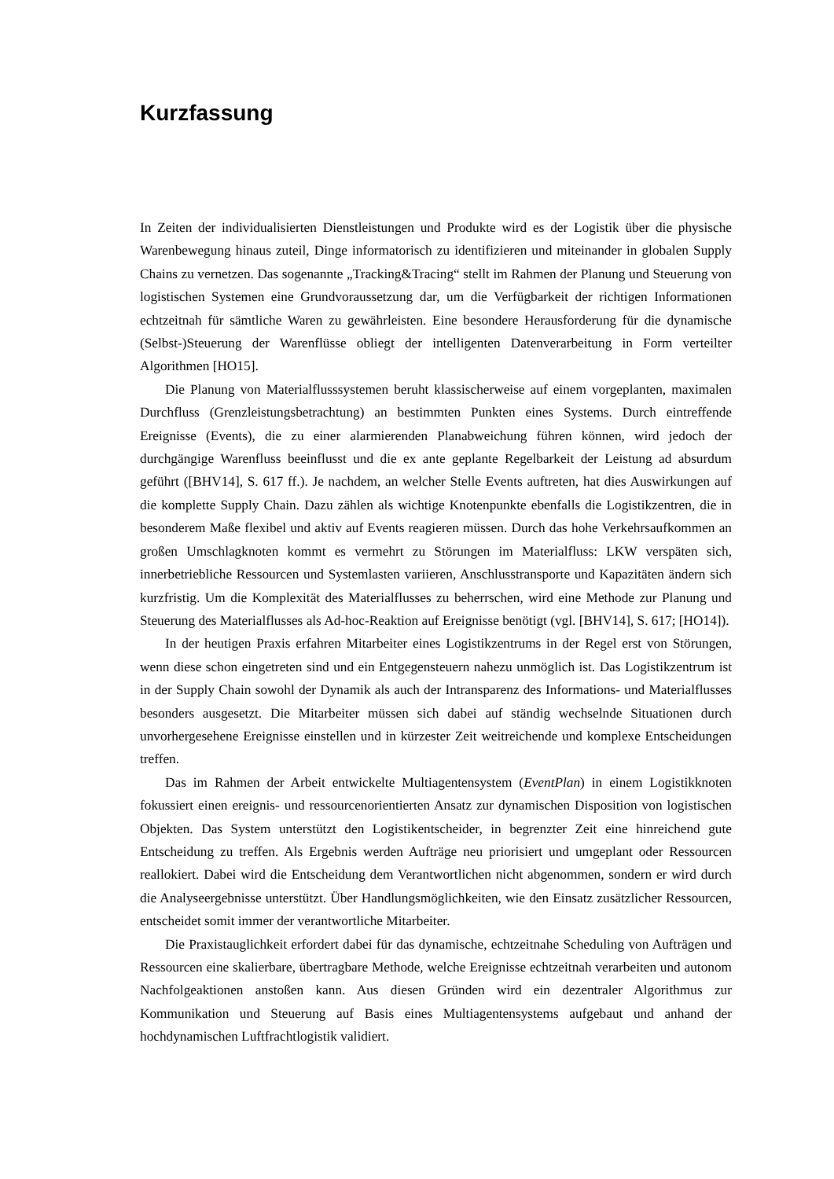Kurzfassung
In Zeiten der individualisierten Dienstleistungen und Produkte wird es der Logistik über die physische Warenbewegung hinaus zuteil, Dinge informatorisch zu identifizieren und miteinander in globalen Supply Chains zu vernetzen. Das sogenannte „Tracking&Tracing“ stellt im Rahmen der Planung und Steuerung von logistischen Systemen eine Grundvoraussetzung dar, um die Verfügbarkeit der richtigen Informationen echtzeitnah für sämtliche Waren zu gewährleisten. Eine besondere Herausforderung für die dynamische (Selbst-)Steuerung der Warenflüsse obliegt der intelligenten Datenverarbeitung in Form verteilter Algorithmen [HO15].
Die Planung von Materialflusssystemen beruht klassischerweise auf einem vorgeplanten, maximalen Durchfluss (Grenzleistungsbetrachtung) an bestimmten Punkten eines Systems. Durch eintreffende Ereignisse (Events), die zu einer alarmierenden Planabweichung führen können, wird jedoch der durchgängige Warenfluss beeinflusst und die ex ante geplante Regelbarkeit der Leistung ad absurdum geführt ([BHV14], S. 617 ff.). Je nachdem, an welcher Stelle Events auftreten, hat dies Auswirkungen auf die komplette Supply Chain. Dazu zählen als wichtige Knotenpunkte ebenfalls die Logistikzentren, die in besonderem Maße flexibel und aktiv auf Events reagieren müssen. Durch das hohe Verkehrsaufkommen an großen Umschlagknoten kommt es vermehrt zu Störungen im Materialfluss: LKW verspäten sich, innerbetriebliche Ressourcen und Systemlasten variieren, Anschlusstransporte und Kapazitäten ändern sich kurzfristig. Um die Komplexität des Materialflusses zu beherrschen, wird eine Methode zur Planung und Steuerung des Materialflusses als Ad-hoc-Reaktion auf Ereignisse benötigt (vgl. [BHV14], S. 617; [HO14]).
In der heutigen Praxis erfahren Mitarbeiter eines Logistikzentrums in der Regel erst von Störungen, wenn diese schon eingetreten sind und ein Entgegensteuern nahezu unmöglich ist. Das Logistikzentrum ist in der Supply Chain sowohl der Dynamik als auch der Intransparenz des Informations- und Materialflusses besonders ausgesetzt. Die Mitarbeiter müssen sich dabei auf ständig wechselnde Situationen durch unvorhergesehene Ereignisse einstellen und in kürzester Zeit weitreichende und komplexe Entscheidungen treffen.
Das im Rahmen der Arbeit entwickelte Multiagentensystem (EventPlan) in einem Logistikknoten fokussiert einen ereignis- und ressourcenorientierten Ansatz zur dynamischen Disposition von logistischen Objekten. Das System unterstützt den Logistikentscheider, in begrenzter Zeit eine hinreichend gute Entscheidung zu treffen. Als Ergebnis werden Aufträge neu priorisiert und umgeplant oder Ressourcen reallokiert. Dabei wird die Entscheidung dem Verantwortlichen nicht abgenommen, sondern er wird durch die Analyseergebnisse unterstützt. Über Handlungsmöglichkeiten, wie den Einsatz zusätzlicher Ressourcen, entscheidet somit immer der verantwortliche Mitarbeiter.
Die Praxistauglichkeit erfordert dabei für das dynamische, echtzeitnahe Scheduling von Aufträgen und Ressourcen eine skalierbare, übertragbare Methode, welche Ereignisse echtzeitnah verarbeiten und autonom Nachfolgeaktionen anstoßen kann. Aus diesen Gründen wird ein dezentraler Algorithmus zur Kommunikation und Steuerung auf Basis eines Multiagentensystems aufgebaut und anhand der hochdynamischen Luftfrachtlogistik validiert.